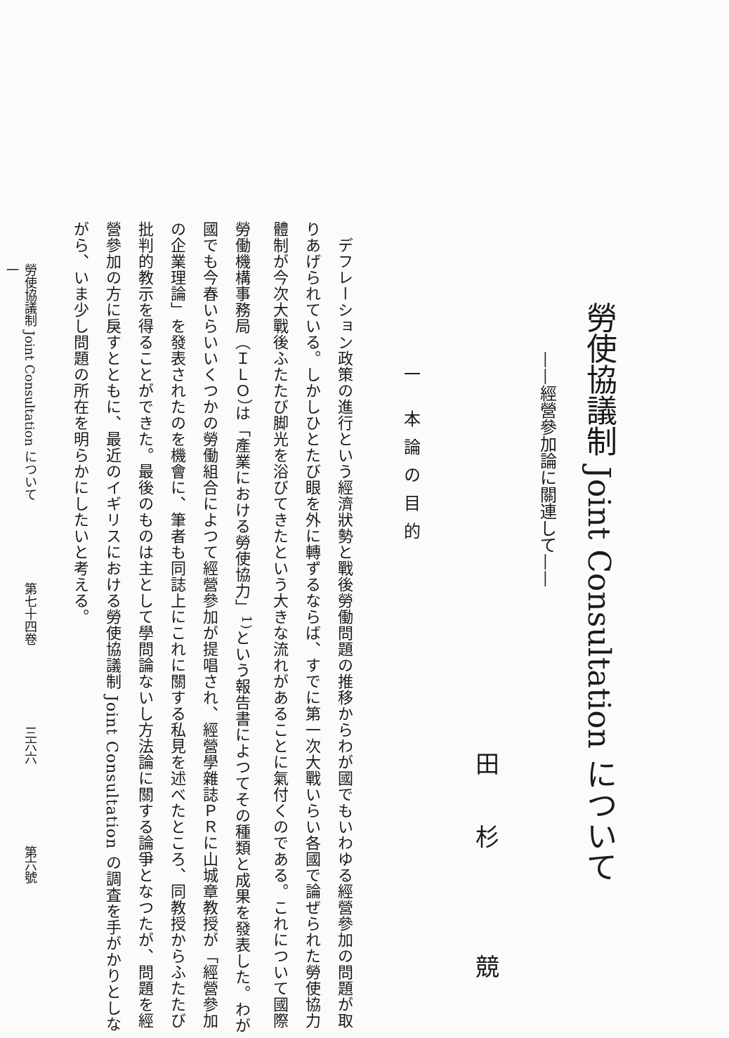勞使協議制 Joint Consultation について
——經營參加論に關連して——
田杉 競
一 本論の目的
　デフレーション政策の進行という經濟狀勢と戰後勞働問題の推移からわが國でもいわゆる經營參加の問題が取りあげられている。しかしひとたび眼を外に轉ずるならば、すでに第一次大戰いらい各國で論ぜられた勞使協力體制が今次大戰後ふたたび脚光を浴びてきたという大きな流れがあることに氣付くのである。これについて國際勞働機構事務局（ＩＬＯ）は「產業における勞使協力」<sup>1)</sup>という報告書によつてその種類と成果を發表した。わが國でも今春いらいいくつかの勞働組合によつて經營參加が提唱され、經營學雜誌ＰＲに山城章教授が「經營參加の企業理論」を發表されたのを機會に、筆者も同誌上にこれに關する私見を述べたところ、同教授からふたたび批判的教示を得ることができた。最後のものは主として學問論ないし方法論に關する論爭となつたが、問題を經營參加の方に戾すとともに、最近のイギリスにおける勞使協議制 Joint Consultation の調査を手がかりとしながら、いま少し問題の所在を明らかにしたいと考える。
勞使協議制 Joint Consultation について 第七十四卷 三六六 第六號 一